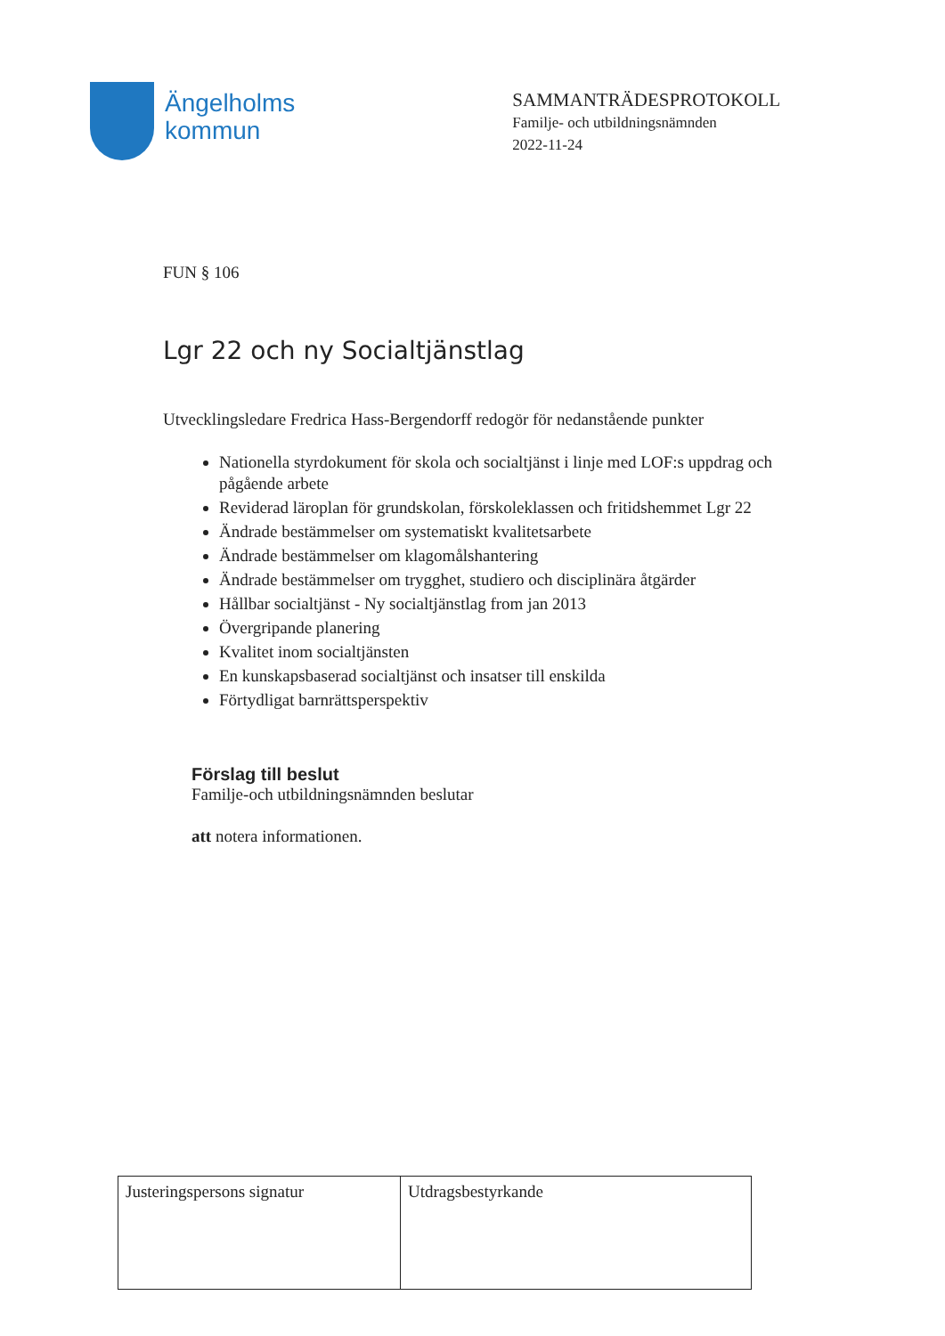Ängelholms
kommun
SAMMANTRÄDESPROTOKOLL
Familje- och utbildningsnämnden
2022-11-24
FUN § 106
Lgr 22 och ny Socialtjänstlag
Utvecklingsledare Fredrica Hass-Bergendorff redogör för nedanstående punkter
Nationella styrdokument för skola och socialtjänst i linje med LOF:s uppdrag och pågående arbete
Reviderad läroplan för grundskolan, förskoleklassen och fritidshemmet Lgr 22
Ändrade bestämmelser om systematiskt kvalitetsarbete
Ändrade bestämmelser om klagomålshantering
Ändrade bestämmelser om trygghet, studiero och disciplinära åtgärder
Hållbar socialtjänst - Ny socialtjänstlag from jan 2013
Övergripande planering
Kvalitet inom socialtjänsten
En kunskapsbaserad socialtjänst och insatser till enskilda
Förtydligat barnrättsperspektiv
Förslag till beslut
Familje-och utbildningsnämnden beslutar
att notera informationen.
| Justeringspersons signatur | Utdragsbestyrkande |